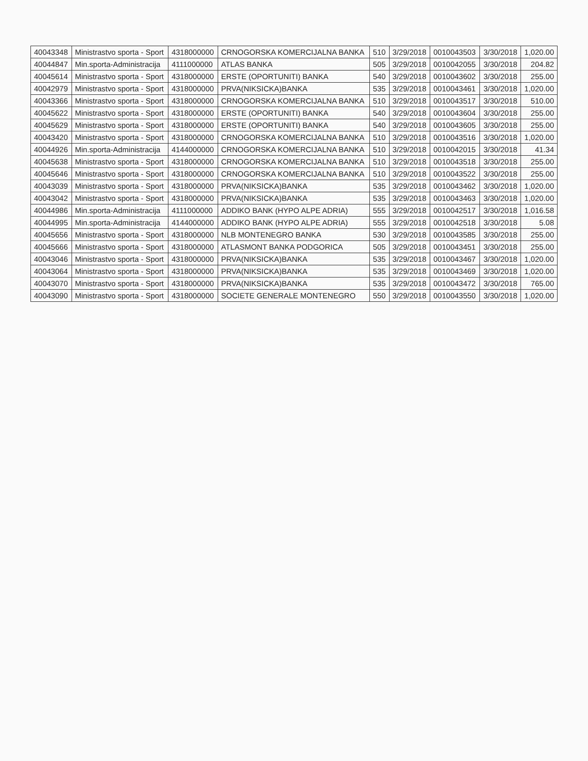| 40043348 | Ministrastvo sporta - Sport | 4318000000 | CRNOGORSKA KOMERCIJALNA BANKA | 510 | 3/29/2018 | 0010043503 | 3/30/2018 | 1,020.00 |
| 40044847 | Min.sporta-Administracija | 4111000000 | ATLAS BANKA | 505 | 3/29/2018 | 0010042055 | 3/30/2018 | 204.82 |
| 40045614 | Ministrastvo sporta - Sport | 4318000000 | ERSTE (OPORTUNITI) BANKA | 540 | 3/29/2018 | 0010043602 | 3/30/2018 | 255.00 |
| 40042979 | Ministrastvo sporta - Sport | 4318000000 | PRVA(NIKSICKA)BANKA | 535 | 3/29/2018 | 0010043461 | 3/30/2018 | 1,020.00 |
| 40043366 | Ministrastvo sporta - Sport | 4318000000 | CRNOGORSKA KOMERCIJALNA BANKA | 510 | 3/29/2018 | 0010043517 | 3/30/2018 | 510.00 |
| 40045622 | Ministrastvo sporta - Sport | 4318000000 | ERSTE (OPORTUNITI) BANKA | 540 | 3/29/2018 | 0010043604 | 3/30/2018 | 255.00 |
| 40045629 | Ministrastvo sporta - Sport | 4318000000 | ERSTE (OPORTUNITI) BANKA | 540 | 3/29/2018 | 0010043605 | 3/30/2018 | 255.00 |
| 40043420 | Ministrastvo sporta - Sport | 4318000000 | CRNOGORSKA KOMERCIJALNA BANKA | 510 | 3/29/2018 | 0010043516 | 3/30/2018 | 1,020.00 |
| 40044926 | Min.sporta-Administracija | 4144000000 | CRNOGORSKA KOMERCIJALNA BANKA | 510 | 3/29/2018 | 0010042015 | 3/30/2018 | 41.34 |
| 40045638 | Ministrastvo sporta - Sport | 4318000000 | CRNOGORSKA KOMERCIJALNA BANKA | 510 | 3/29/2018 | 0010043518 | 3/30/2018 | 255.00 |
| 40045646 | Ministrastvo sporta - Sport | 4318000000 | CRNOGORSKA KOMERCIJALNA BANKA | 510 | 3/29/2018 | 0010043522 | 3/30/2018 | 255.00 |
| 40043039 | Ministrastvo sporta - Sport | 4318000000 | PRVA(NIKSICKA)BANKA | 535 | 3/29/2018 | 0010043462 | 3/30/2018 | 1,020.00 |
| 40043042 | Ministrastvo sporta - Sport | 4318000000 | PRVA(NIKSICKA)BANKA | 535 | 3/29/2018 | 0010043463 | 3/30/2018 | 1,020.00 |
| 40044986 | Min.sporta-Administracija | 4111000000 | ADDIKO BANK (HYPO ALPE ADRIA) | 555 | 3/29/2018 | 0010042517 | 3/30/2018 | 1,016.58 |
| 40044995 | Min.sporta-Administracija | 4144000000 | ADDIKO BANK (HYPO ALPE ADRIA) | 555 | 3/29/2018 | 0010042518 | 3/30/2018 | 5.08 |
| 40045656 | Ministrastvo sporta - Sport | 4318000000 | NLB MONTENEGRO BANKA | 530 | 3/29/2018 | 0010043585 | 3/30/2018 | 255.00 |
| 40045666 | Ministrastvo sporta - Sport | 4318000000 | ATLASMONT BANKA PODGORICA | 505 | 3/29/2018 | 0010043451 | 3/30/2018 | 255.00 |
| 40043046 | Ministrastvo sporta - Sport | 4318000000 | PRVA(NIKSICKA)BANKA | 535 | 3/29/2018 | 0010043467 | 3/30/2018 | 1,020.00 |
| 40043064 | Ministrastvo sporta - Sport | 4318000000 | PRVA(NIKSICKA)BANKA | 535 | 3/29/2018 | 0010043469 | 3/30/2018 | 1,020.00 |
| 40043070 | Ministrastvo sporta - Sport | 4318000000 | PRVA(NIKSICKA)BANKA | 535 | 3/29/2018 | 0010043472 | 3/30/2018 | 765.00 |
| 40043090 | Ministrastvo sporta - Sport | 4318000000 | SOCIETE GENERALE MONTENEGRO | 550 | 3/29/2018 | 0010043550 | 3/30/2018 | 1,020.00 |